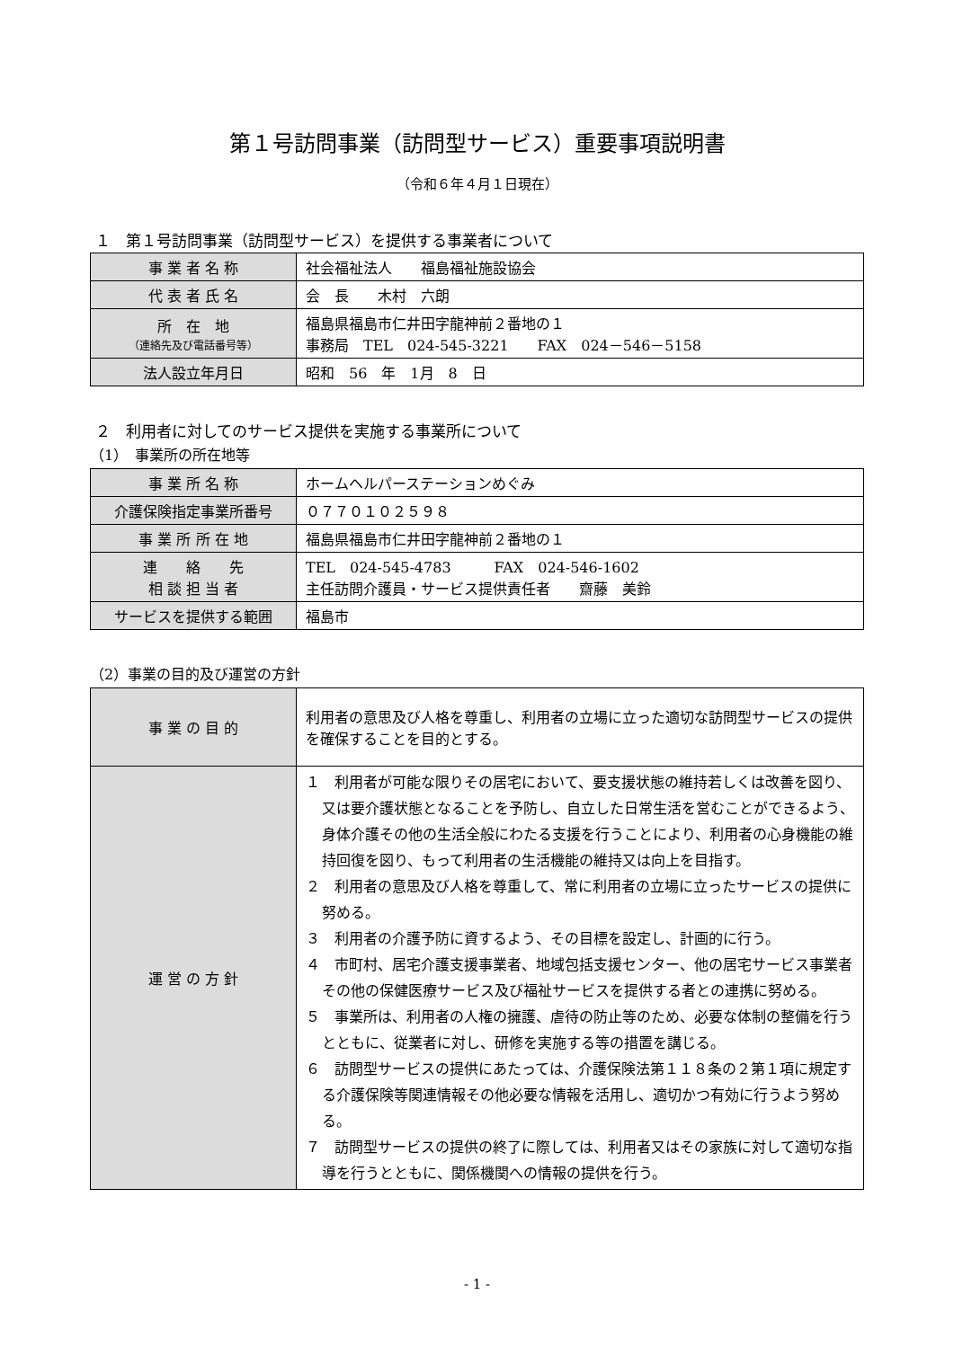第１号訪問事業（訪問型サービス）重要事項説明書
（令和６年４月１日現在）
１　第１号訪問事業（訪問型サービス）を提供する事業者について
| 事 業 者 名 称 | 社会福祉法人 福島福祉施設協会 |
| 代 表 者 氏 名 | 会 長 木村 六朗 |
| 所 在 地 （連絡先及び電話番号等） | 福島県福島市仁井田字龍神前２番地の１ 事務局 TEL 024-545-3221 FAX 024－546－5158 |
| 法人設立年月日 | 昭和 56 年 1月 8 日 |
２　利用者に対してのサービス提供を実施する事業所について
（1）　事業所の所在地等
| 事 業 所 名 称 | ホームヘルパーステーションめぐみ |
| 介護保険指定事業所番号 | ０７７０１０２５９８ |
| 事 業 所 所 在 地 | 福島県福島市仁井田字龍神前２番地の１ |
| 連 絡 先 相 談 担 当 者 | TEL 024-545-4783 FAX 024-546-1602 主任訪問介護員・サービス提供責任者 齋藤 美鈴 |
| サービスを提供する範囲 | 福島市 |
（2）事業の目的及び運営の方針
| 事 業 の 目 的 | 利用者の意思及び人格を尊重し、利用者の立場に立った適切な訪問型サービスの提供を確保することを目的とする。 |
| 運 営 の 方 針 | １ 利用者が可能な限りその居宅において、要支援状態の維持若しくは改善を図り、又は要介護状態となることを予防し、自立した日常生活を営むことができるよう、身体介護その他の生活全般にわたる支援を行うことにより、利用者の心身機能の維持回復を図り、もって利用者の生活機能の維持又は向上を目指す。 ２ 利用者の意思及び人格を尊重して、常に利用者の立場に立ったサービスの提供に努める。 ３ 利用者の介護予防に資するよう、その目標を設定し、計画的に行う。 ４ 市町村、居宅介護支援事業者、地域包括支援センター、他の居宅サービス事業者その他の保健医療サービス及び福祉サービスを提供する者との連携に努める。 ５ 事業所は、利用者の人権の擁護、虐待の防止等のため、必要な体制の整備を行うとともに、従業者に対し、研修を実施する等の措置を講じる。 ６ 訪問型サービスの提供にあたっては、介護保険法第１１８条の２第１項に規定する介護保険等関連情報その他必要な情報を活用し、適切かつ有効に行うよう努める。 ７ 訪問型サービスの提供の終了に際しては、利用者又はその家族に対して適切な指導を行うとともに、関係機関への情報の提供を行う。 |
- 1 -